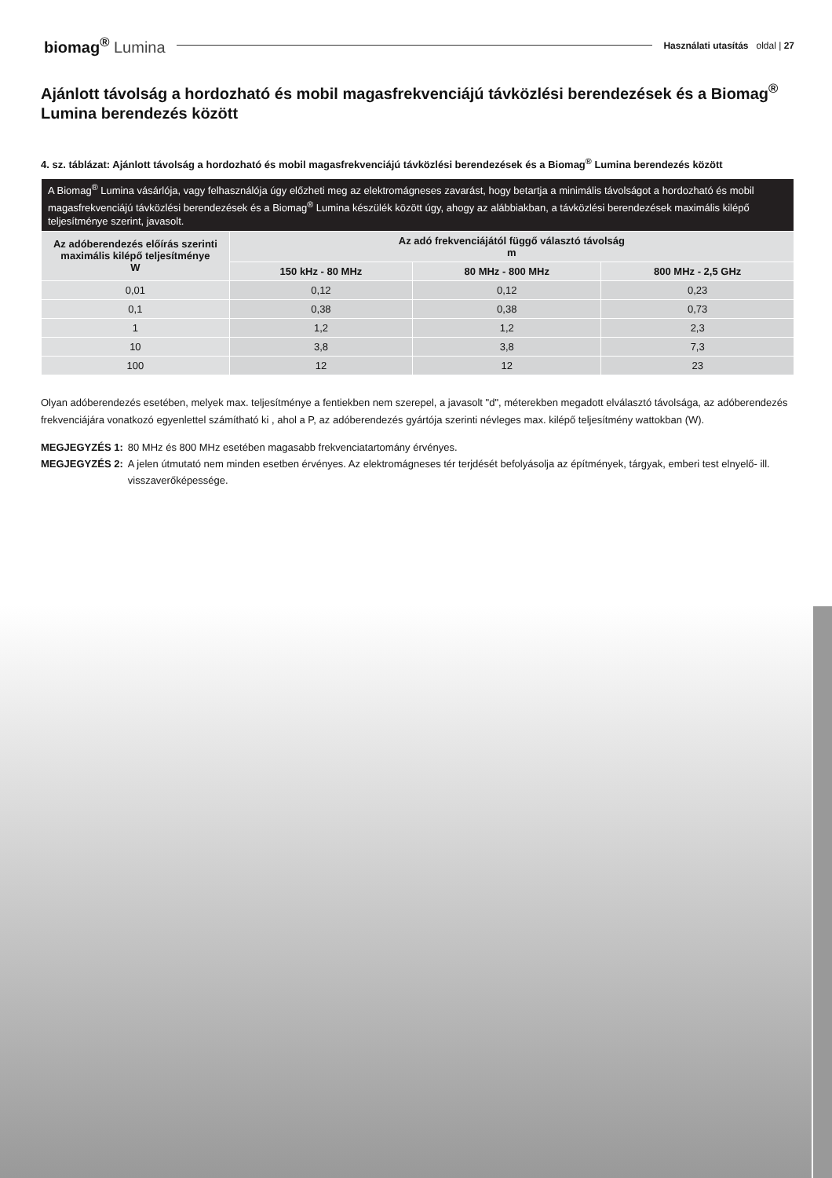biomag<sup>®</sup> Lumina
Használati utasítás oldal | 27
Ajánlott távolság a hordozható és mobil magasfrekvenciájú távközlési berendezések és a Biomag<sup>®</sup> Lumina berendezés között
4. sz. táblázat: Ajánlott távolság a hordozható és mobil magasfrekvenciájú távközlési berendezések és a Biomag<sup>®</sup> Lumina berendezés között
| A Biomag<sup>®</sup> Lumina vásárlója, vagy felhasználója úgy előzheti meg az elektromágneses zavarást, hogy betartja a minimális távolságot a hordozható és mobil magasfrekvenciájú távközlési berendezések és a Biomag<sup>®</sup> Lumina készülék között úgy, ahogy az alábbiakban, a távközlési berendezések maximális kilépő teljesítménye szerint, javasolt. | | | |
| --- | --- | --- | --- |
| Az adóberendezés előírás szerinti maximális kilépő teljesítménye W | Az adó frekvenciájától függő választó távolság m | | |
| | 150 kHz - 80 MHz | 80 MHz - 800 MHz | 800 MHz - 2,5 GHz |
| 0,01 | 0,12 | 0,12 | 0,23 |
| 0,1 | 0,38 | 0,38 | 0,73 |
| 1 | 1,2 | 1,2 | 2,3 |
| 10 | 3,8 | 3,8 | 7,3 |
| 100 | 12 | 12 | 23 |
Olyan adóberendezés esetében, melyek max. teljesítménye a fentiekben nem szerepel, a javasolt "d", méterekben megadott elválasztó távolsága, az adóberendezés frekvenciájára vonatkozó egyenlettel számítható ki , ahol a P, az adóberendezés gyártója szerinti névleges max. kilépő teljesítmény wattokban (W).
MEGJEGYZÉS 1: 80 MHz és 800 MHz esetében magasabb frekvenciatartomány érvényes.
MEGJEGYZÉS 2: A jelen útmutató nem minden esetben érvényes. Az elektromágneses tér terjdését befolyásolja az építmények, tárgyak, emberi test elnyelő- ill. visszaverőképessége.